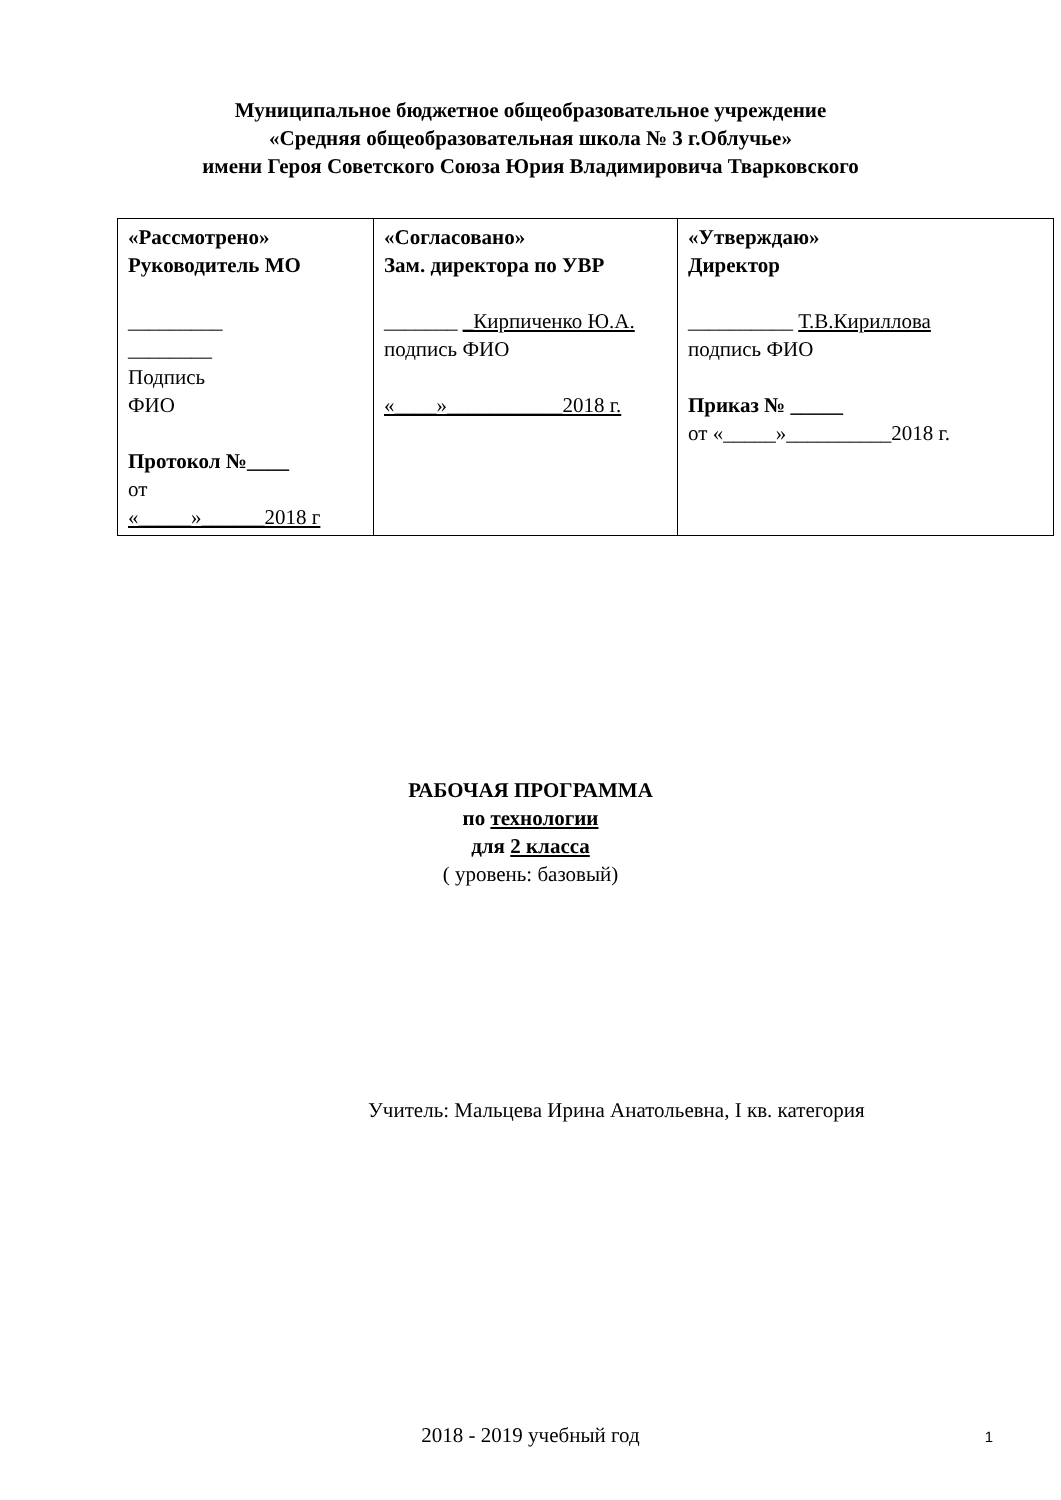Муниципальное бюджетное общеобразовательное учреждение
«Средняя общеобразовательная школа № 3 г.Облучье»
имени Героя Советского Союза Юрия Владимировича Тварковского
| «Рассмотрено» Руководитель МО _________ ________ Подпись ФИО Протокол №____ от «_____»______2018 г | «Согласовано» Зам. директора по УВР _______ _Кирпиченко Ю.А. подпись ФИО «____»___________2018 г. | «Утверждаю» Директор __________ Т.В.Кириллова подпись ФИО Приказ № _____ от «_____»__________2018 г. |
РАБОЧАЯ ПРОГРАММА
по технологии
для 2 класса
( уровень: базовый)
Учитель: Мальцева Ирина Анатольевна, I кв. категория
2018 - 2019 учебный год
1